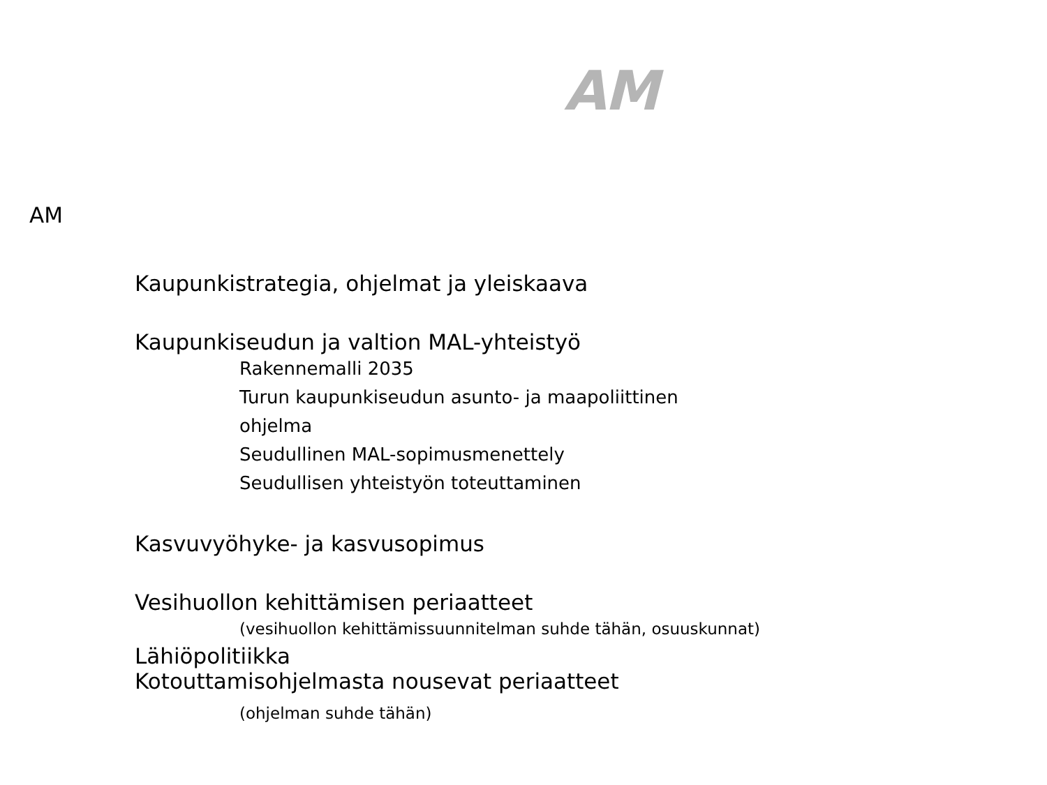AM
AM
Kaupunkistrategia, ohjelmat ja yleiskaava
Kaupunkiseudun ja valtion MAL-yhteistyö
Rakennemalli 2035
Turun kaupunkiseudun asunto- ja maapoliittinen
ohjelma
Seudullinen MAL-sopimusmenettely
Seudullisen yhteistyön toteuttaminen
Kasvuvyöhyke- ja kasvusopimus
Vesihuollon kehittämisen periaatteet
(vesihuollon kehittämissuunnitelman suhde tähän, osuuskunnat)
Lähiöpolitiikka
Kotouttamisohjelmasta nousevat periaatteet
(ohjelman suhde tähän)